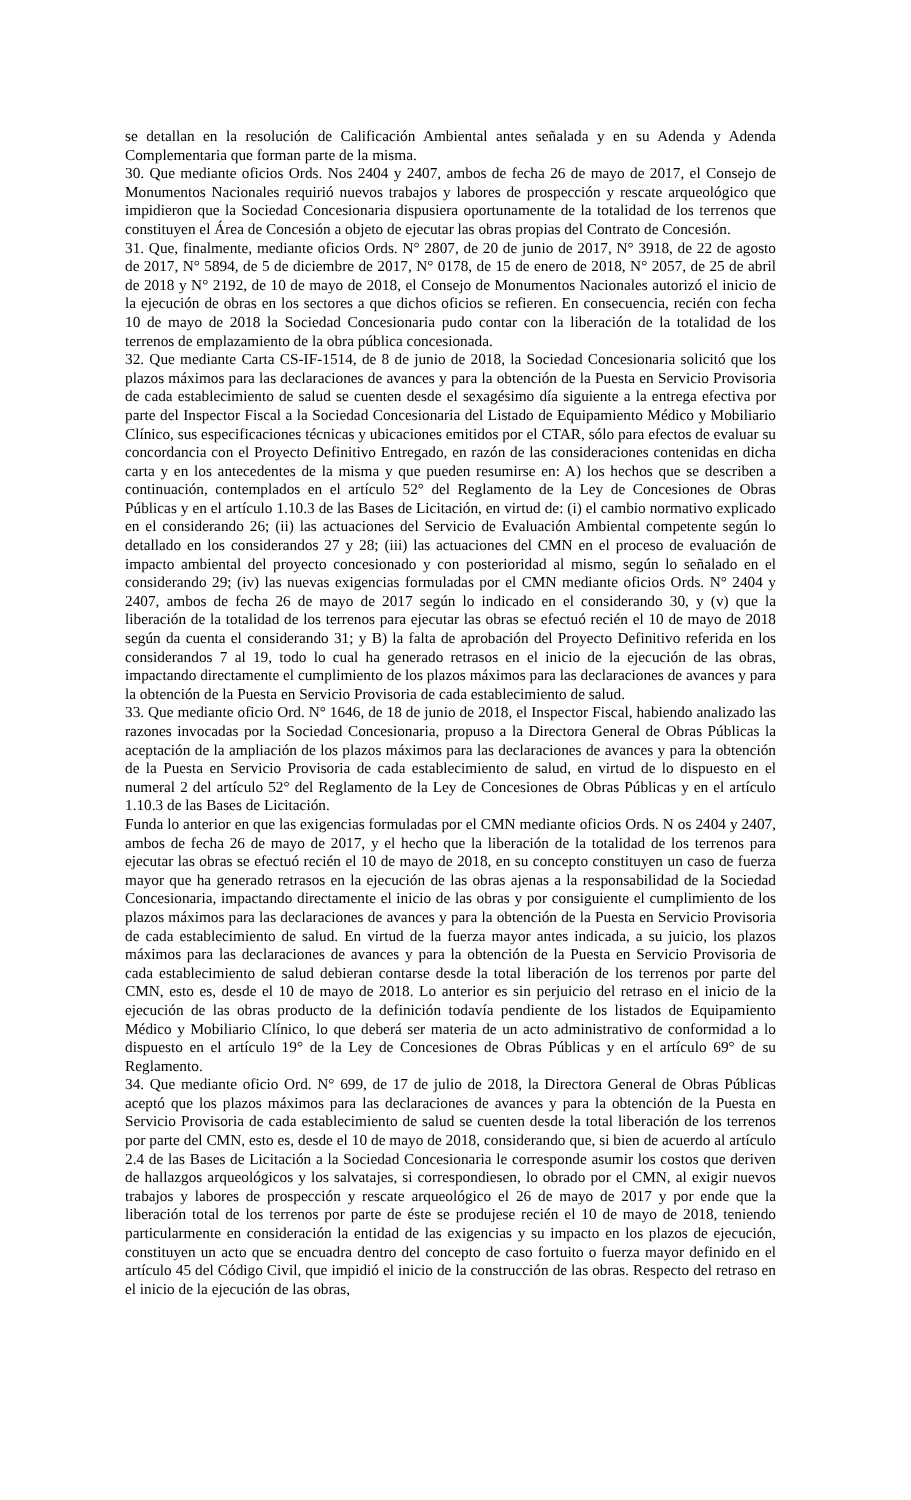se detallan en la resolución de Calificación Ambiental antes señalada y en su Adenda y Adenda Complementaria que forman parte de la misma.
30. Que mediante oficios Ords. Nos 2404 y 2407, ambos de fecha 26 de mayo de 2017, el Consejo de Monumentos Nacionales requirió nuevos trabajos y labores de prospección y rescate arqueológico que impidieron que la Sociedad Concesionaria dispusiera oportunamente de la totalidad de los terrenos que constituyen el Área de Concesión a objeto de ejecutar las obras propias del Contrato de Concesión.
31. Que, finalmente, mediante oficios Ords. N° 2807, de 20 de junio de 2017, N° 3918, de 22 de agosto de 2017, N° 5894, de 5 de diciembre de 2017, N° 0178, de 15 de enero de 2018, N° 2057, de 25 de abril de 2018 y N° 2192, de 10 de mayo de 2018, el Consejo de Monumentos Nacionales autorizó el inicio de la ejecución de obras en los sectores a que dichos oficios se refieren. En consecuencia, recién con fecha 10 de mayo de 2018 la Sociedad Concesionaria pudo contar con la liberación de la totalidad de los terrenos de emplazamiento de la obra pública concesionada.
32. Que mediante Carta CS-IF-1514, de 8 de junio de 2018, la Sociedad Concesionaria solicitó que los plazos máximos para las declaraciones de avances y para la obtención de la Puesta en Servicio Provisoria de cada establecimiento de salud se cuenten desde el sexagésimo día siguiente a la entrega efectiva por parte del Inspector Fiscal a la Sociedad Concesionaria del Listado de Equipamiento Médico y Mobiliario Clínico, sus especificaciones técnicas y ubicaciones emitidos por el CTAR, sólo para efectos de evaluar su concordancia con el Proyecto Definitivo Entregado, en razón de las consideraciones contenidas en dicha carta y en los antecedentes de la misma y que pueden resumirse en: A) los hechos que se describen a continuación, contemplados en el artículo 52° del Reglamento de la Ley de Concesiones de Obras Públicas y en el artículo 1.10.3 de las Bases de Licitación, en virtud de: (i) el cambio normativo explicado en el considerando 26; (ii) las actuaciones del Servicio de Evaluación Ambiental competente según lo detallado en los considerandos 27 y 28; (iii) las actuaciones del CMN en el proceso de evaluación de impacto ambiental del proyecto concesionado y con posterioridad al mismo, según lo señalado en el considerando 29; (iv) las nuevas exigencias formuladas por el CMN mediante oficios Ords. N° 2404 y 2407, ambos de fecha 26 de mayo de 2017 según lo indicado en el considerando 30, y (v) que la liberación de la totalidad de los terrenos para ejecutar las obras se efectuó recién el 10 de mayo de 2018 según da cuenta el considerando 31; y B) la falta de aprobación del Proyecto Definitivo referida en los considerandos 7 al 19, todo lo cual ha generado retrasos en el inicio de la ejecución de las obras, impactando directamente el cumplimiento de los plazos máximos para las declaraciones de avances y para la obtención de la Puesta en Servicio Provisoria de cada establecimiento de salud.
33. Que mediante oficio Ord. N° 1646, de 18 de junio de 2018, el Inspector Fiscal, habiendo analizado las razones invocadas por la Sociedad Concesionaria, propuso a la Directora General de Obras Públicas la aceptación de la ampliación de los plazos máximos para las declaraciones de avances y para la obtención de la Puesta en Servicio Provisoria de cada establecimiento de salud, en virtud de lo dispuesto en el numeral 2 del artículo 52° del Reglamento de la Ley de Concesiones de Obras Públicas y en el artículo 1.10.3 de las Bases de Licitación.
Funda lo anterior en que las exigencias formuladas por el CMN mediante oficios Ords. N os 2404 y 2407, ambos de fecha 26 de mayo de 2017, y el hecho que la liberación de la totalidad de los terrenos para ejecutar las obras se efectuó recién el 10 de mayo de 2018, en su concepto constituyen un caso de fuerza mayor que ha generado retrasos en la ejecución de las obras ajenas a la responsabilidad de la Sociedad Concesionaria, impactando directamente el inicio de las obras y por consiguiente el cumplimiento de los plazos máximos para las declaraciones de avances y para la obtención de la Puesta en Servicio Provisoria de cada establecimiento de salud. En virtud de la fuerza mayor antes indicada, a su juicio, los plazos máximos para las declaraciones de avances y para la obtención de la Puesta en Servicio Provisoria de cada establecimiento de salud debieran contarse desde la total liberación de los terrenos por parte del CMN, esto es, desde el 10 de mayo de 2018. Lo anterior es sin perjuicio del retraso en el inicio de la ejecución de las obras producto de la definición todavía pendiente de los listados de Equipamiento Médico y Mobiliario Clínico, lo que deberá ser materia de un acto administrativo de conformidad a lo dispuesto en el artículo 19° de la Ley de Concesiones de Obras Públicas y en el artículo 69° de su Reglamento.
34. Que mediante oficio Ord. N° 699, de 17 de julio de 2018, la Directora General de Obras Públicas aceptó que los plazos máximos para las declaraciones de avances y para la obtención de la Puesta en Servicio Provisoria de cada establecimiento de salud se cuenten desde la total liberación de los terrenos por parte del CMN, esto es, desde el 10 de mayo de 2018, considerando que, si bien de acuerdo al artículo 2.4 de las Bases de Licitación a la Sociedad Concesionaria le corresponde asumir los costos que deriven de hallazgos arqueológicos y los salvatajes, si correspondiesen, lo obrado por el CMN, al exigir nuevos trabajos y labores de prospección y rescate arqueológico el 26 de mayo de 2017 y por ende que la liberación total de los terrenos por parte de éste se produjese recién el 10 de mayo de 2018, teniendo particularmente en consideración la entidad de las exigencias y su impacto en los plazos de ejecución, constituyen un acto que se encuadra dentro del concepto de caso fortuito o fuerza mayor definido en el artículo 45 del Código Civil, que impidió el inicio de la construcción de las obras. Respecto del retraso en el inicio de la ejecución de las obras,